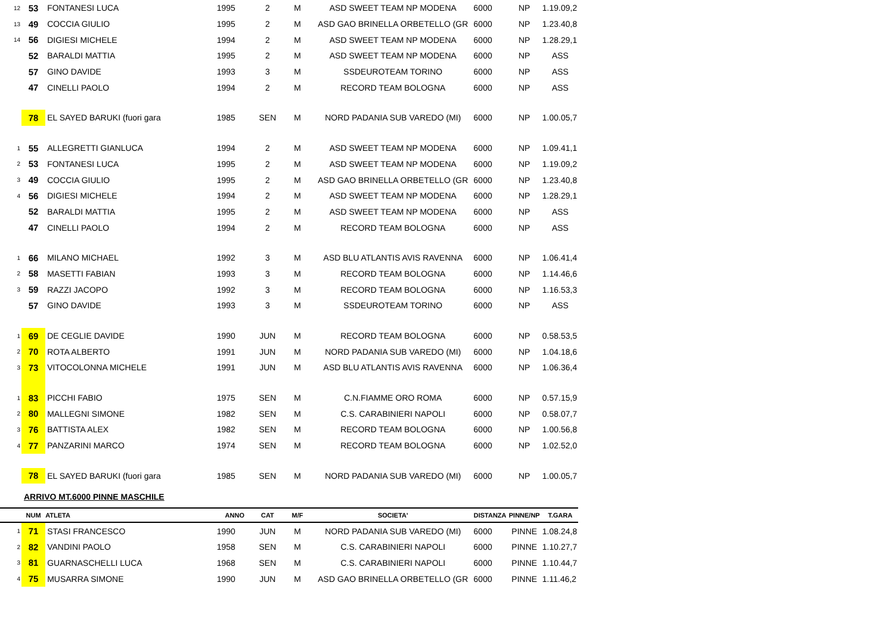| 12 | 53 | FONTANESI LUCA | 1995 | 2 | M | ASD SWEET TEAM NP MODENA | 6000 | NP | 1.19.09,2 |
| 13 | 49 | COCCIA GIULIO | 1995 | 2 | M | ASD GAO BRINELLA ORBETELLO (GR | 6000 | NP | 1.23.40,8 |
| 14 | 56 | DIGIESI MICHELE | 1994 | 2 | M | ASD SWEET TEAM NP MODENA | 6000 | NP | 1.28.29,1 |
| | 52 | BARALDI MATTIA | 1995 | 2 | M | ASD SWEET TEAM NP MODENA | 6000 | NP | ASS |
| | 57 | GINO DAVIDE | 1993 | 3 | M | SSDEUROTEAM TORINO | 6000 | NP | ASS |
| | 47 | CINELLI PAOLO | 1994 | 2 | M | RECORD TEAM BOLOGNA | 6000 | NP | ASS |
| | 78 | EL SAYED BARUKI (fuori gara | 1985 | SEN | M | NORD PADANIA SUB VAREDO (MI) | 6000 | NP | 1.00.05,7 |
| 1 | 55 | ALLEGRETTI GIANLUCA | 1994 | 2 | M | ASD SWEET TEAM NP MODENA | 6000 | NP | 1.09.41,1 |
| 2 | 53 | FONTANESI LUCA | 1995 | 2 | M | ASD SWEET TEAM NP MODENA | 6000 | NP | 1.19.09,2 |
| 3 | 49 | COCCIA GIULIO | 1995 | 2 | M | ASD GAO BRINELLA ORBETELLO (GR | 6000 | NP | 1.23.40,8 |
| 4 | 56 | DIGIESI MICHELE | 1994 | 2 | M | ASD SWEET TEAM NP MODENA | 6000 | NP | 1.28.29,1 |
| | 52 | BARALDI MATTIA | 1995 | 2 | M | ASD SWEET TEAM NP MODENA | 6000 | NP | ASS |
| | 47 | CINELLI PAOLO | 1994 | 2 | M | RECORD TEAM BOLOGNA | 6000 | NP | ASS |
| 1 | 66 | MILANO MICHAEL | 1992 | 3 | M | ASD BLU ATLANTIS AVIS RAVENNA | 6000 | NP | 1.06.41,4 |
| 2 | 58 | MASETTI FABIAN | 1993 | 3 | M | RECORD TEAM BOLOGNA | 6000 | NP | 1.14.46,6 |
| 3 | 59 | RAZZI JACOPO | 1992 | 3 | M | RECORD TEAM BOLOGNA | 6000 | NP | 1.16.53,3 |
| | 57 | GINO DAVIDE | 1993 | 3 | M | SSDEUROTEAM TORINO | 6000 | NP | ASS |
| 1 | 69 | DE CEGLIE DAVIDE | 1990 | JUN | M | RECORD TEAM BOLOGNA | 6000 | NP | 0.58.53,5 |
| 2 | 70 | ROTA ALBERTO | 1991 | JUN | M | NORD PADANIA SUB VAREDO (MI) | 6000 | NP | 1.04.18,6 |
| 3 | 73 | VITOCOLONNA MICHELE | 1991 | JUN | M | ASD BLU ATLANTIS AVIS RAVENNA | 6000 | NP | 1.06.36,4 |
| 1 | 83 | PICCHI FABIO | 1975 | SEN | M | C.N.FIAMME ORO ROMA | 6000 | NP | 0.57.15,9 |
| 2 | 80 | MALLEGNI SIMONE | 1982 | SEN | M | C.S. CARABINIERI NAPOLI | 6000 | NP | 0.58.07,7 |
| 3 | 76 | BATTISTA ALEX | 1982 | SEN | M | RECORD TEAM BOLOGNA | 6000 | NP | 1.00.56,8 |
| 4 | 77 | PANZARINI MARCO | 1974 | SEN | M | RECORD TEAM BOLOGNA | 6000 | NP | 1.02.52,0 |
| | 78 | EL SAYED BARUKI (fuori gara | 1985 | SEN | M | NORD PADANIA SUB VAREDO (MI) | 6000 | NP | 1.00.05,7 |
| ARRIVO MT.6000 PINNE MASCHILE | | | | | | | | | |
| | NUM | ATLETA | ANNO | CAT | M/F | SOCIETA' | DISTANZA | PINNE/NP | T.GARA |
| 1 | 71 | STASI FRANCESCO | 1990 | JUN | M | NORD PADANIA SUB VAREDO (MI) | 6000 | PINNE | 1.08.24,8 |
| 2 | 82 | VANDINI PAOLO | 1958 | SEN | M | C.S. CARABINIERI NAPOLI | 6000 | PINNE | 1.10.27,7 |
| 3 | 81 | GUARNASCHELLI LUCA | 1968 | SEN | M | C.S. CARABINIERI NAPOLI | 6000 | PINNE | 1.10.44,7 |
| 4 | 75 | MUSARRA SIMONE | 1990 | JUN | M | ASD GAO BRINELLA ORBETELLO (GR | 6000 | PINNE | 1.11.46,2 |